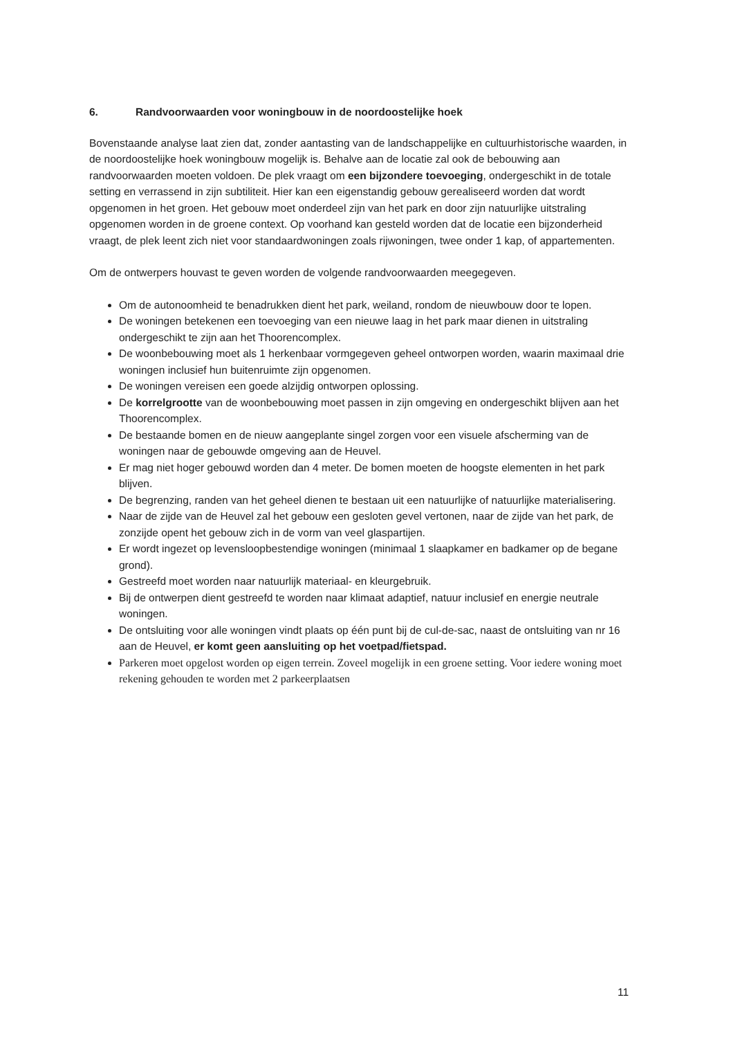6. Randvoorwaarden voor woningbouw in de noordoostelijke hoek
Bovenstaande analyse laat zien dat, zonder aantasting van de landschappelijke en cultuurhistorische waarden, in de noordoostelijke hoek woningbouw mogelijk is. Behalve aan de locatie zal ook de bebouwing aan randvoorwaarden moeten voldoen. De plek vraagt om een bijzondere toevoeging, ondergeschikt in de totale setting en verrassend in zijn subtiliteit. Hier kan een eigenstandig gebouw gerealiseerd worden dat wordt opgenomen in het groen. Het gebouw moet onderdeel zijn van het park en door zijn natuurlijke uitstraling opgenomen worden in de groene context. Op voorhand kan gesteld worden dat de locatie een bijzonderheid vraagt, de plek leent zich niet voor standaardwoningen zoals rijwoningen, twee onder 1 kap, of appartementen.
Om de ontwerpers houvast te geven worden de volgende randvoorwaarden meegegeven.
Om de autonoomheid te benadrukken dient het park, weiland, rondom de nieuwbouw door te lopen.
De woningen betekenen een toevoeging van een nieuwe laag in het park maar dienen in uitstraling ondergeschikt te zijn aan het Thoorencomplex.
De woonbebouwing moet als 1 herkenbaar vormgegeven geheel ontworpen worden, waarin maximaal drie woningen inclusief hun buitenruimte zijn opgenomen.
De woningen vereisen een goede alzijdig ontworpen oplossing.
De korrelgrootte van de woonbebouwing moet passen in zijn omgeving en ondergeschikt blijven aan het Thoorencomplex.
De bestaande bomen en de nieuw aangeplante singel zorgen voor een visuele afscherming van de woningen naar de gebouwde omgeving aan de Heuvel.
Er mag niet hoger gebouwd worden dan 4 meter. De bomen moeten de hoogste elementen in het park blijven.
De begrenzing, randen van het geheel dienen te bestaan uit een natuurlijke of natuurlijke materialisering.
Naar de zijde van de Heuvel zal het gebouw een gesloten gevel vertonen, naar de zijde van het park, de zonzijde opent het gebouw zich in de vorm van veel glaspartijen.
Er wordt ingezet op levensloopbestendige woningen (minimaal 1 slaapkamer en badkamer op de begane grond).
Gestreefd moet worden naar natuurlijk materiaal- en kleurgebruik.
Bij de ontwerpen dient gestreefd te worden naar klimaat adaptief, natuur inclusief en energie neutrale woningen.
De ontsluiting voor alle woningen vindt plaats op één punt bij de cul-de-sac, naast de ontsluiting van nr 16 aan de Heuvel, er komt geen aansluiting op het voetpad/fietspad.
Parkeren moet opgelost worden op eigen terrein. Zoveel mogelijk in een groene setting. Voor iedere woning moet rekening gehouden te worden met 2 parkeerplaatsen
11